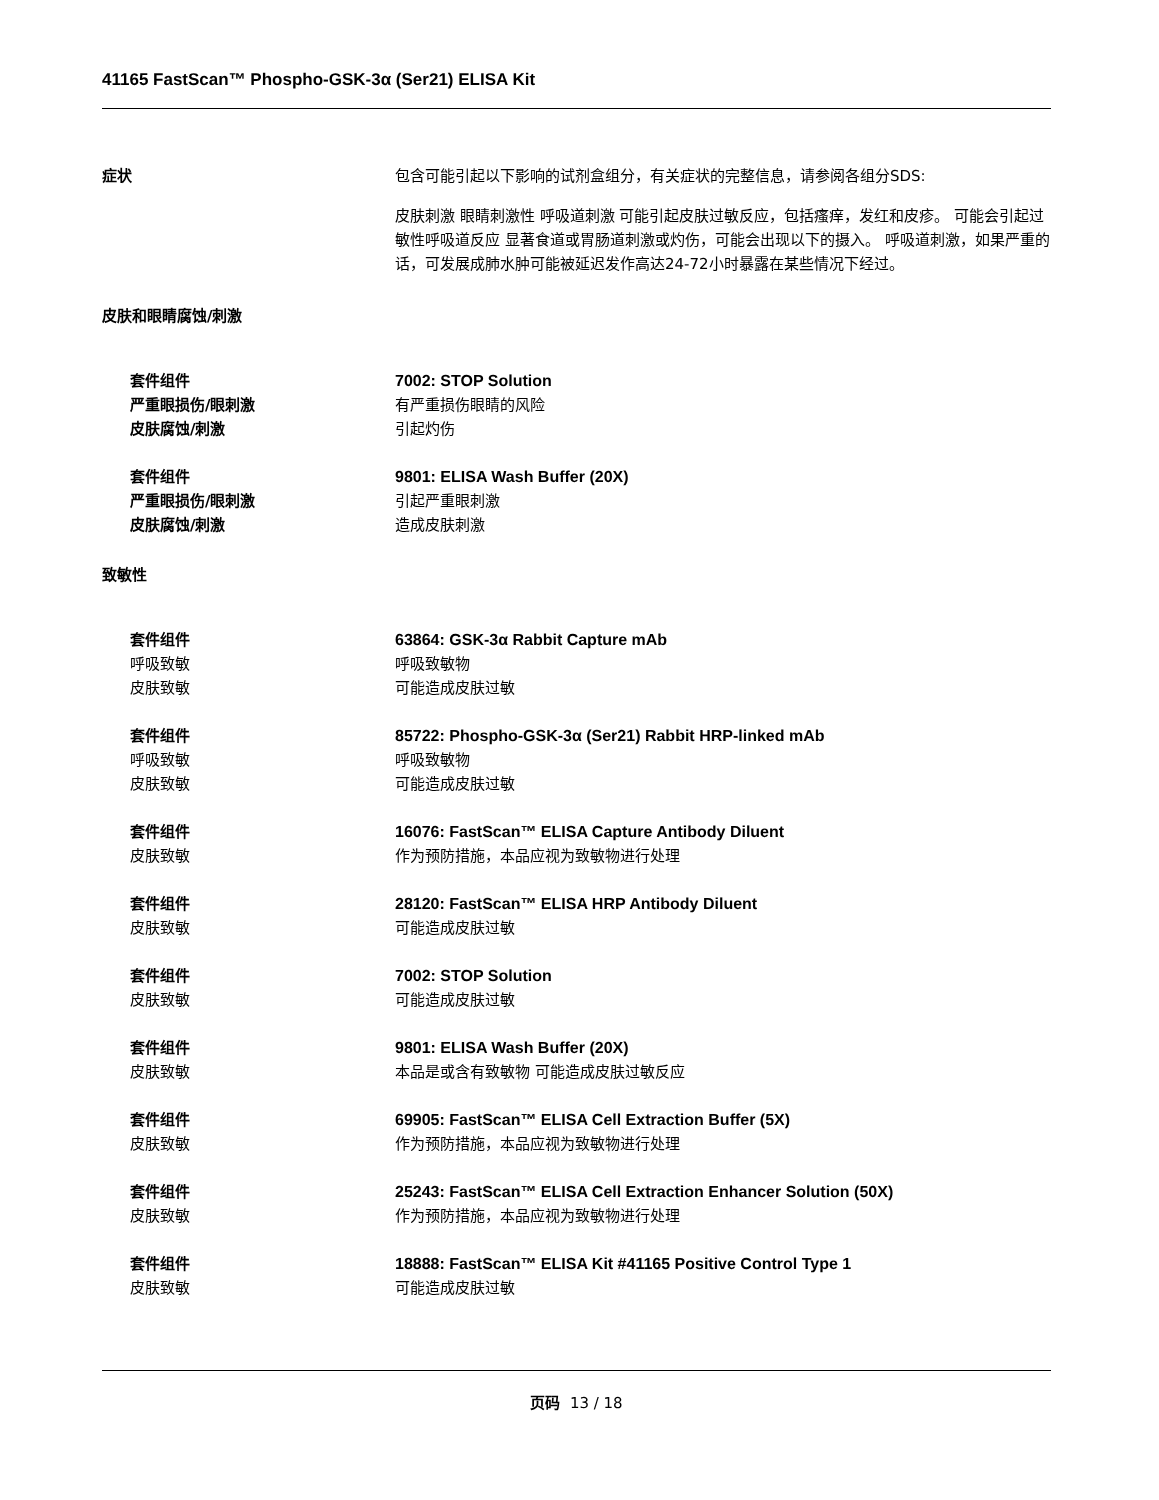41165 FastScan™ Phospho-GSK-3α (Ser21) ELISA Kit
症状 包含可能引起以下影响的试剂盒组分，有关症状的完整信息，请参阅各组分SDS:
皮肤刺激 眼睛刺激性 呼吸道刺激 可能引起皮肤过敏反应，包括瘙痒，发红和皮疹。 可能会引起过敏性呼吸道反应 显著食道或胃肠道刺激或灼伤，可能会出现以下的摄入。 呼吸道刺激，如果严重的话，可发展成肺水肿可能被延迟发作高达24-72小时暴露在某些情况下经过。
皮肤和眼睛腐蚀/刺激
套件组件 7002: STOP Solution
严重眼损伤/眼刺激 有严重损伤眼睛的风险
皮肤腐蚀/刺激 引起灼伤
套件组件 9801: ELISA Wash Buffer (20X)
严重眼损伤/眼刺激 引起严重眼刺激
皮肤腐蚀/刺激 造成皮肤刺激
致敏性
套件组件 63864: GSK-3α Rabbit Capture mAb
呼吸致敏 呼吸致敏物
皮肤致敏 可能造成皮肤过敏
套件组件 85722: Phospho-GSK-3α (Ser21) Rabbit HRP-linked mAb
呼吸致敏 呼吸致敏物
皮肤致敏 可能造成皮肤过敏
套件组件 16076: FastScan™ ELISA Capture Antibody Diluent
皮肤致敏 作为预防措施，本品应视为致敏物进行处理
套件组件 28120: FastScan™ ELISA HRP Antibody Diluent
皮肤致敏 可能造成皮肤过敏
套件组件 7002: STOP Solution
皮肤致敏 可能造成皮肤过敏
套件组件 9801: ELISA Wash Buffer (20X)
皮肤致敏 本品是或含有致敏物 可能造成皮肤过敏反应
套件组件 69905: FastScan™ ELISA Cell Extraction Buffer (5X)
皮肤致敏 作为预防措施，本品应视为致敏物进行处理
套件组件 25243: FastScan™ ELISA Cell Extraction Enhancer Solution (50X)
皮肤致敏 作为预防措施，本品应视为致敏物进行处理
套件组件 18888: FastScan™ ELISA Kit #41165 Positive Control Type 1
皮肤致敏 可能造成皮肤过敏
页码 13 / 18